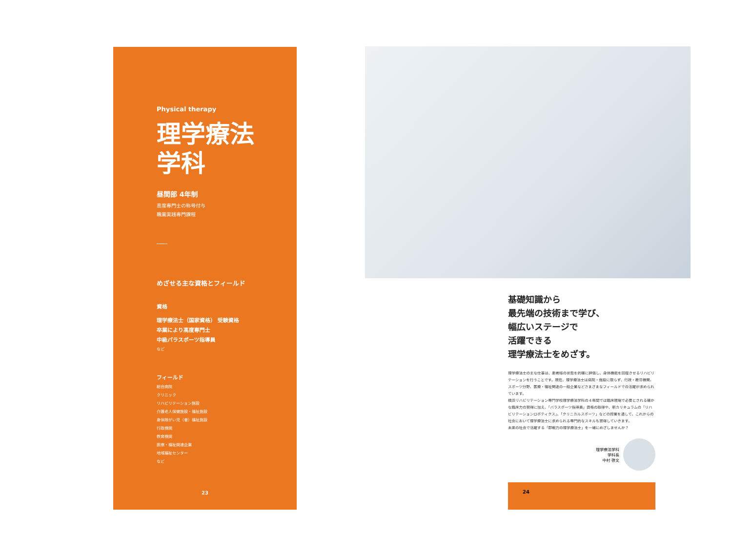Physical therapy
理学療法
学科
昼間部 4年制
高度専門士の称号付与
職業実践専門課程
めざせる主な資格とフィールド
資格
理学療法士（国家資格） 受験資格
卒業により高度専門士
中級パラスポーツ指導員
など
フィールド
総合病院
クリニック
リハビリテーション施設
介護老人保健施設・福祉施設
身体障がい児（者）福祉施設
行政機関
教育機関
医療・福祉関連企業
地域福祉センター
など
23
基礎知識から
最先端の技術まで学び、
幅広いステージで
活躍できる
理学療法士をめざす。
理学療法士の主な仕事は、患者様の状態を的確に評価し、身体機能を回復させるリハビリテーションを行うことです。現在、理学療法士は病院・施設に限らず、行政・教育機関、スポーツ分野、医療・福祉関連の一般企業などさまざまなフィールドでの活躍が求められています。
横浜リハビリテーション専門学校理学療法学科の４年間では臨床現場で必要とされる確かな臨床力の習得に加え、「パラスポーツ指導員」資格の取得や、新カリキュラムの「リハビリテーションロボティクス」、「クリニカルスポーツ」などの授業を通して、これからの社会において理学療法士に求められる専門的なスキルも習得していきます。
未来の社会で活躍する「即戦力の理学療法士」を一緒にめざしませんか？
理学療法学科
学科長
中村 啓文
24